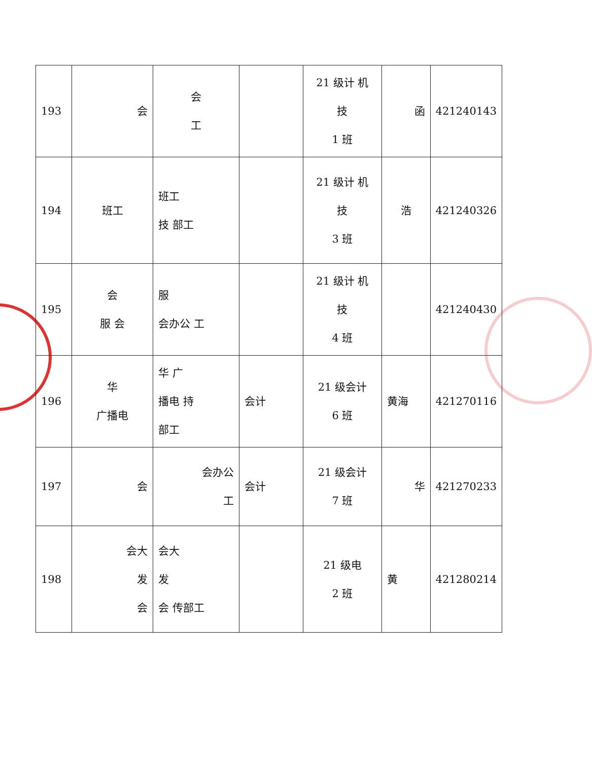| 193 | 会 | 会 工 | | 21 级计 机 技 1 班 | 函 | 421240143 |
| 194 | 班工 | 班工 技 部工 | | 21 级计 机 技 3 班 | 浩 | 421240326 |
| 195 | 会 服 会 | 服 会办公 工 | | 21 级计 机 技 4 班 | | 421240430 |
| 196 | 华 广播电 | 华 广 播电 持 部工 | 会计 | 21 级会计 6 班 | 黄海 | 421270116 |
| 197 | 会 | 会办公 工 | 会计 | 21 级会计 7 班 | 华 | 421270233 |
| 198 | 会大 发 会 | 会大 发 会 传部工 | | 21 级电 2 班 | 黄 | 421280214 |